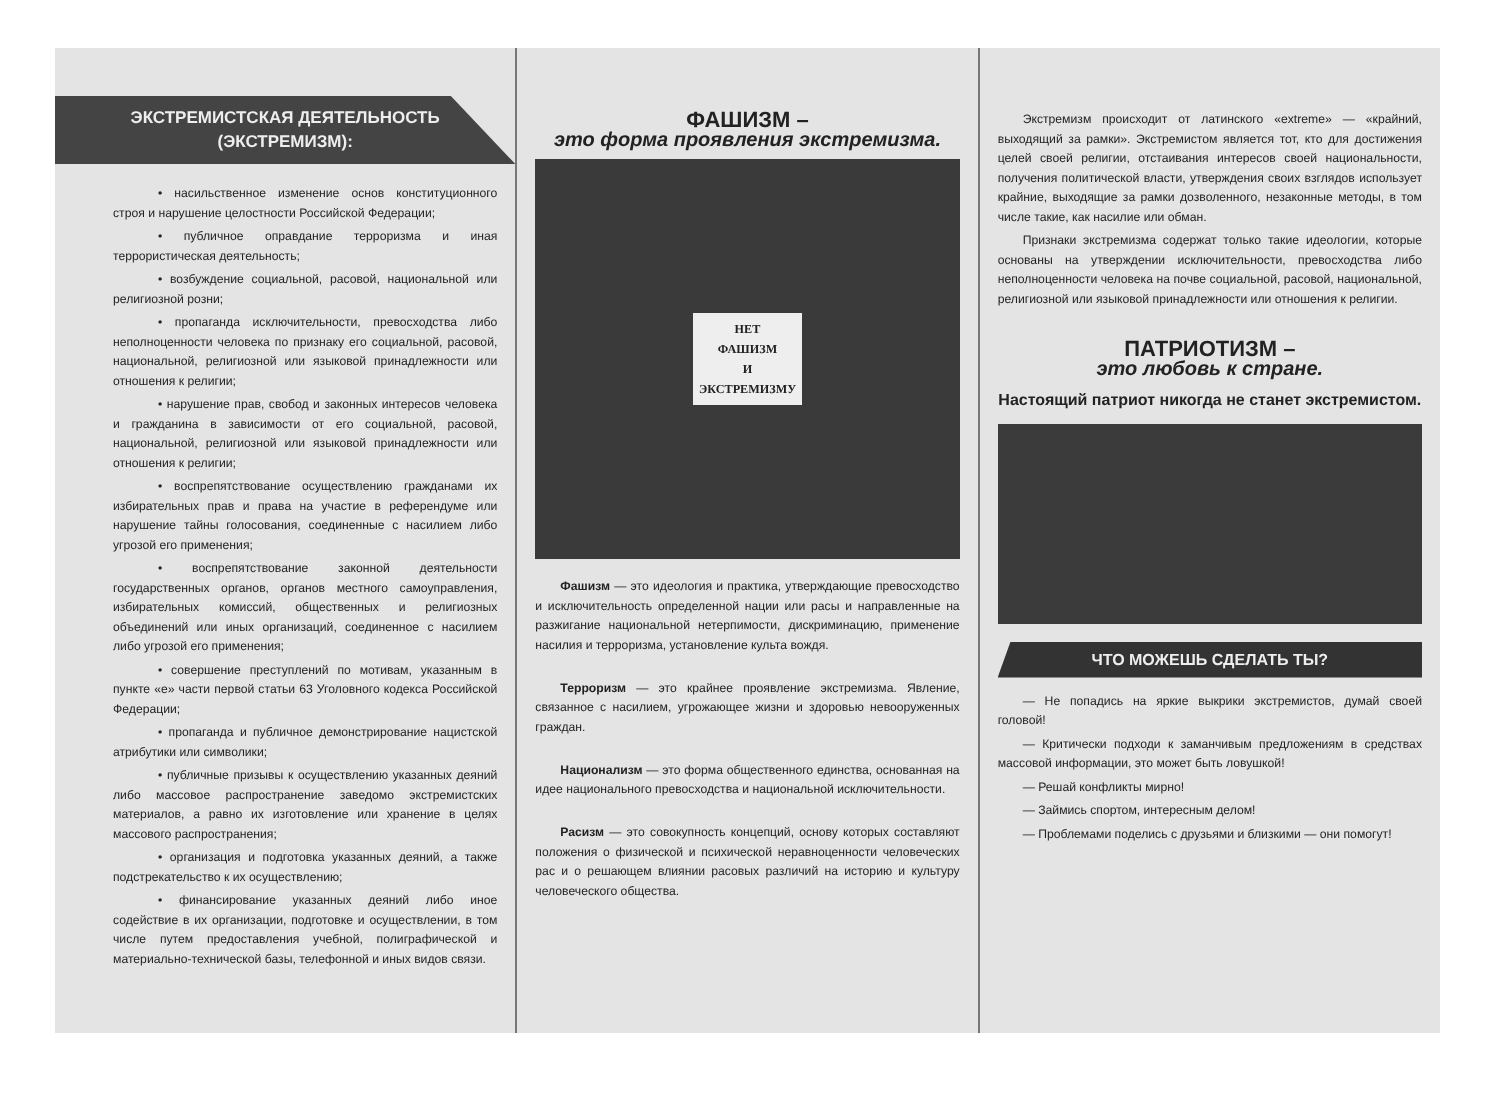ЭКСТРЕМИСТСКАЯ ДЕЯТЕЛЬНОСТЬ
(ЭКСТРЕМИЗМ):
• насильственное изменение основ конституционного строя и нарушение целостности Российской Федерации;
• публичное оправдание терроризма и иная террористическая деятельность;
• возбуждение социальной, расовой, национальной или религиозной розни;
• пропаганда исключительности, превосходства либо неполноценности человека по признаку его социальной, расовой, национальной, религиозной или языковой принадлежности или отношения к религии;
• нарушение прав, свобод и законных интересов человека и гражданина в зависимости от его социальной, расовой, национальной, религиозной или языковой принадлежности или отношения к религии;
• воспрепятствование осуществлению гражданами их избирательных прав и права на участие в референдуме или нарушение тайны голосования, соединенные с насилием либо угрозой его применения;
• воспрепятствование законной деятельности государственных органов, органов местного самоуправления, избирательных комиссий, общественных и религиозных объединений или иных организаций, соединенное с насилием либо угрозой его применения;
• совершение преступлений по мотивам, указанным в пункте «е» части первой статьи 63 Уголовного кодекса Российской Федерации;
• пропаганда и публичное демонстрирование нацистской атрибутики или символики;
• публичные призывы к осуществлению указанных деяний либо массовое распространение заведомо экстремистских материалов, а равно их изготовление или хранение в целях массового распространения;
• организация и подготовка указанных деяний, а также подстрекательство к их осуществлению;
• финансирование указанных деяний либо иное содействие в их организации, подготовке и осуществлении, в том числе путем предоставления учебной, полиграфической и материально-технической базы, телефонной и иных видов связи.
ФАШИЗМ –
это форма проявления экстремизма.
НЕТ
ФАШИЗМ
И
ЭКСТРЕМИЗМУ
Фашизм — это идеология и практика, утверждающие превосходство и исключительность определенной нации или расы и направленные на разжигание национальной нетерпимости, дискриминацию, применение насилия и терроризма, установление культа вождя.
Терроризм — это крайнее проявление экстремизма. Явление, связанное с насилием, угрожающее жизни и здоровью невооруженных граждан.
Национализм — это форма общественного единства, основанная на идее национального превосходства и национальной исключительности.
Расизм — это совокупность концепций, основу которых составляют положения о физической и психической неравноценности человеческих рас и о решающем влиянии расовых различий на историю и культуру человеческого общества.
Экстремизм происходит от латинского «extreme» — «крайний, выходящий за рамки». Экстремистом является тот, кто для достижения целей своей религии, отстаивания интересов своей национальности, получения политической власти, утверждения своих взглядов использует крайние, выходящие за рамки дозволенного, незаконные методы, в том числе такие, как насилие или обман.
Признаки экстремизма содержат только такие идеологии, которые основаны на утверждении исключительности, превосходства либо неполноценности человека на почве социальной, расовой, национальной, религиозной или языковой принадлежности или отношения к религии.
ПАТРИОТИЗМ –
это любовь к стране.
Настоящий патриот никогда не станет экстремистом.
ЧТО МОЖЕШЬ СДЕЛАТЬ ТЫ?
— Не попадись на яркие выкрики экстремистов, думай своей головой!
— Критически подходи к заманчивым предложениям в средствах массовой информации, это может быть ловушкой!
— Решай конфликты мирно!
— Займись спортом, интересным делом!
— Проблемами поделись с друзьями и близкими — они помогут!